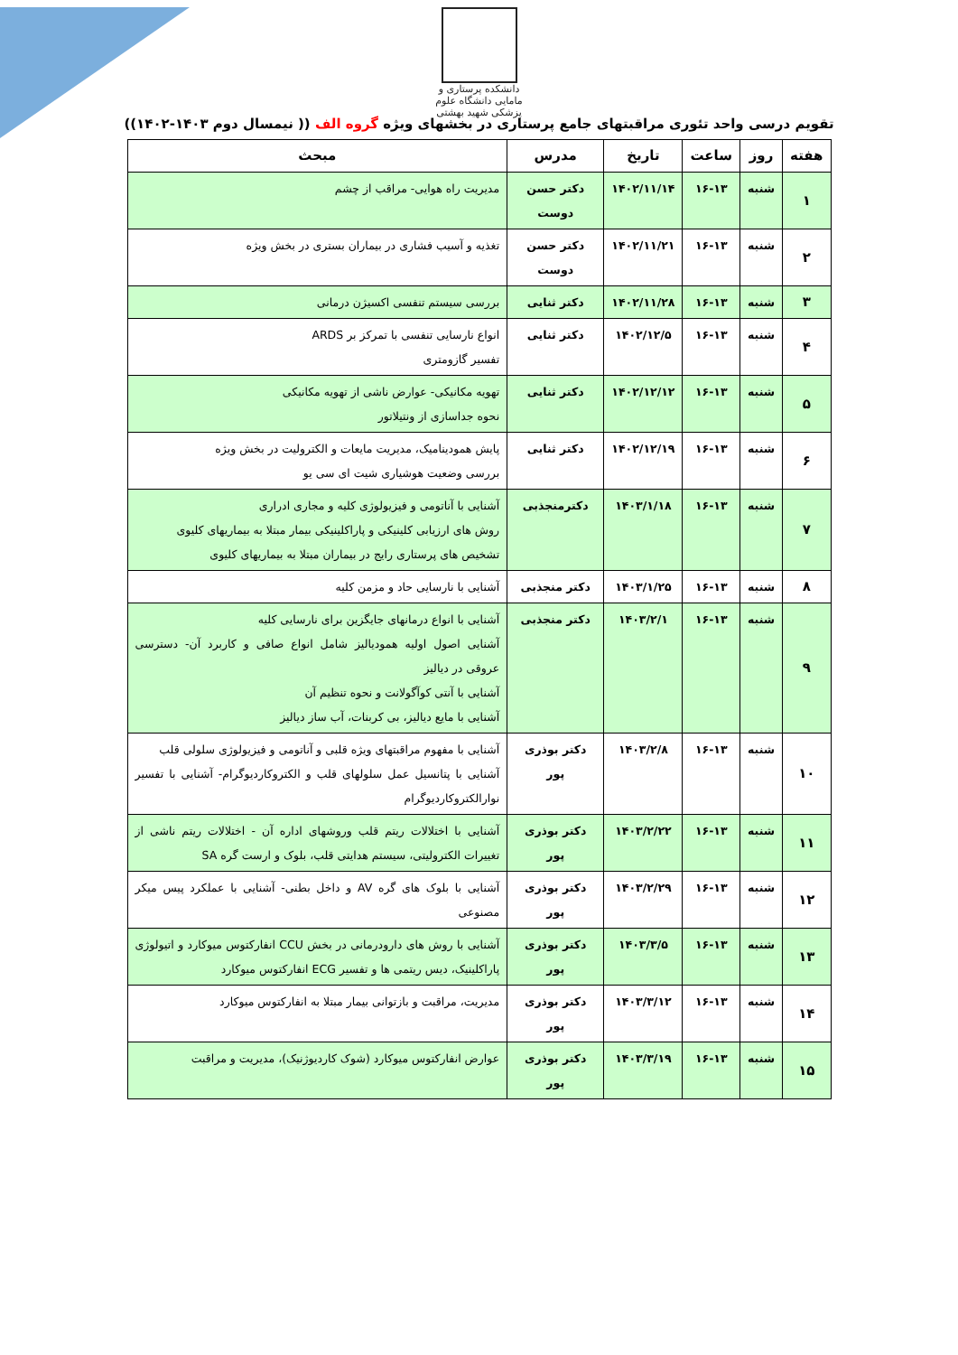دانشکده پرستاری و مامایی دانشگاه علوم پزشکی شهید بهشتی
تقویم درسی واحد تئوری مراقبتهای جامع پرستاری در بخشهای ویژه گروه الف (( نیمسال دوم ۱۴۰۳-۱۴۰۲))
| هفته | روز | ساعت | تاریخ | مدرس | مبحث |
| --- | --- | --- | --- | --- | --- |
| ۱ | شنبه | ۱۶-۱۳ | ۱۴۰۲/۱۱/۱۴ | دکتر حسن دوست | مدیریت راه هوایی- مراقب از چشم |
| ۲ | شنبه | ۱۶-۱۳ | ۱۴۰۲/۱۱/۲۱ | دکتر حسن دوست | تغذیه و آسیب فشاری در بیماران بستری در بخش ویژه |
| ۳ | شنبه | ۱۶-۱۳ | ۱۴۰۲/۱۱/۲۸ | دکتر ثنایی | بررسی سیستم تنفسی اکسیژن درمانی |
| ۴ | شنبه | ۱۶-۱۳ | ۱۴۰۲/۱۲/۵ | دکتر ثنایی | انواع نارسایی تنفسی با تمرکز بر ARDS تفسیر گازومتری |
| ۵ | شنبه | ۱۶-۱۳ | ۱۴۰۲/۱۲/۱۲ | دکتر ثنایی | تهویه مکانیکی- عوارض ناشی از تهویه مکانیکی نحوه جداسازی از ونتیلاتور |
| ۶ | شنبه | ۱۶-۱۳ | ۱۴۰۲/۱۲/۱۹ | دکتر ثنایی | پایش همودینامیک، مدیریت مایعات و الکترولیت در بخش ویژه بررسی وضعیت هوشیاری شیت ای سی یو |
| ۷ | شنبه | ۱۶-۱۳ | ۱۴۰۳/۱/۱۸ | دکترمنجذبی | آشنایی با آناتومی و فیزیولوژی کلیه و مجاری ادراری روش های ارزیابی کلینیکی و پاراکلینیکی بیمار مبتلا به بیماریهای کلیوی تشخیص های پرستاری رایج در بیماران مبتلا به بیماریهای کلیوی |
| ۸ | شنبه | ۱۶-۱۳ | ۱۴۰۳/۱/۲۵ | دکتر منجذبی | آشنایی با نارسایی حاد و مزمن کلیه |
| ۹ | شنبه | ۱۶-۱۳ | ۱۴۰۳/۲/۱ | دکتر منجذبی | آشنایی با انواع درمانهای جایگزین برای نارسایی کلیه آشنایی اصول اولیه همودیالیز شامل انواع صافی و کاربرد آن- دسترسی عروقی در دیالیز آشنایی با آنتی کوآگولانت و نحوه تنظیم آن آشنایی با مایع دیالیز، بی کربنات، آب ساز دیالیز |
| ۱۰ | شنبه | ۱۶-۱۳ | ۱۴۰۳/۲/۸ | دکتر بوذری پور | آشنایی با مفهوم مراقبتهای ویژه قلبی و آناتومی و فیزیولوژی سلولی قلب آشنایی با پتانسیل عمل سلولهای قلب و الکتروکاردیوگرام- آشنایی با تفسیر نوارالکتروکاردیوگرام |
| ۱۱ | شنبه | ۱۶-۱۳ | ۱۴۰۳/۲/۲۲ | دکتر بوذری پور | آشنایی با اختلالات ریتم قلب وروشهای اداره آن - اختلالات ریتم ناشی از تغییرات الکترولیتی، سیستم هدایتی قلب، بلوک و ارست گره SA |
| ۱۲ | شنبه | ۱۶-۱۳ | ۱۴۰۳/۲/۲۹ | دکتر بوذری پور | آشنایی با بلوک های گره AV و داخل بطنی- آشنایی با عملکرد پیس میکر مصنوعی |
| ۱۳ | شنبه | ۱۶-۱۳ | ۱۴۰۳/۳/۵ | دکتر بوذری پور | آشنایی با روش های دارودرمانی در بخش CCU انفارکتوس میوکارد و اتیولوژی پاراکلینیک، دیس ریتمی ها و تفسیر ECG انفارکتوس میوکارد |
| ۱۴ | شنبه | ۱۶-۱۳ | ۱۴۰۳/۳/۱۲ | دکتر بوذری پور | مدیریت، مراقبت و بازتوانی بیمار مبتلا به انفارکتوس میوکارد |
| ۱۵ | شنبه | ۱۶-۱۳ | ۱۴۰۳/۳/۱۹ | دکتر بوذری پور | عوارض انفارکتوس میوکارد (شوک کاردیوژنیک)، مدیریت و مراقبت |